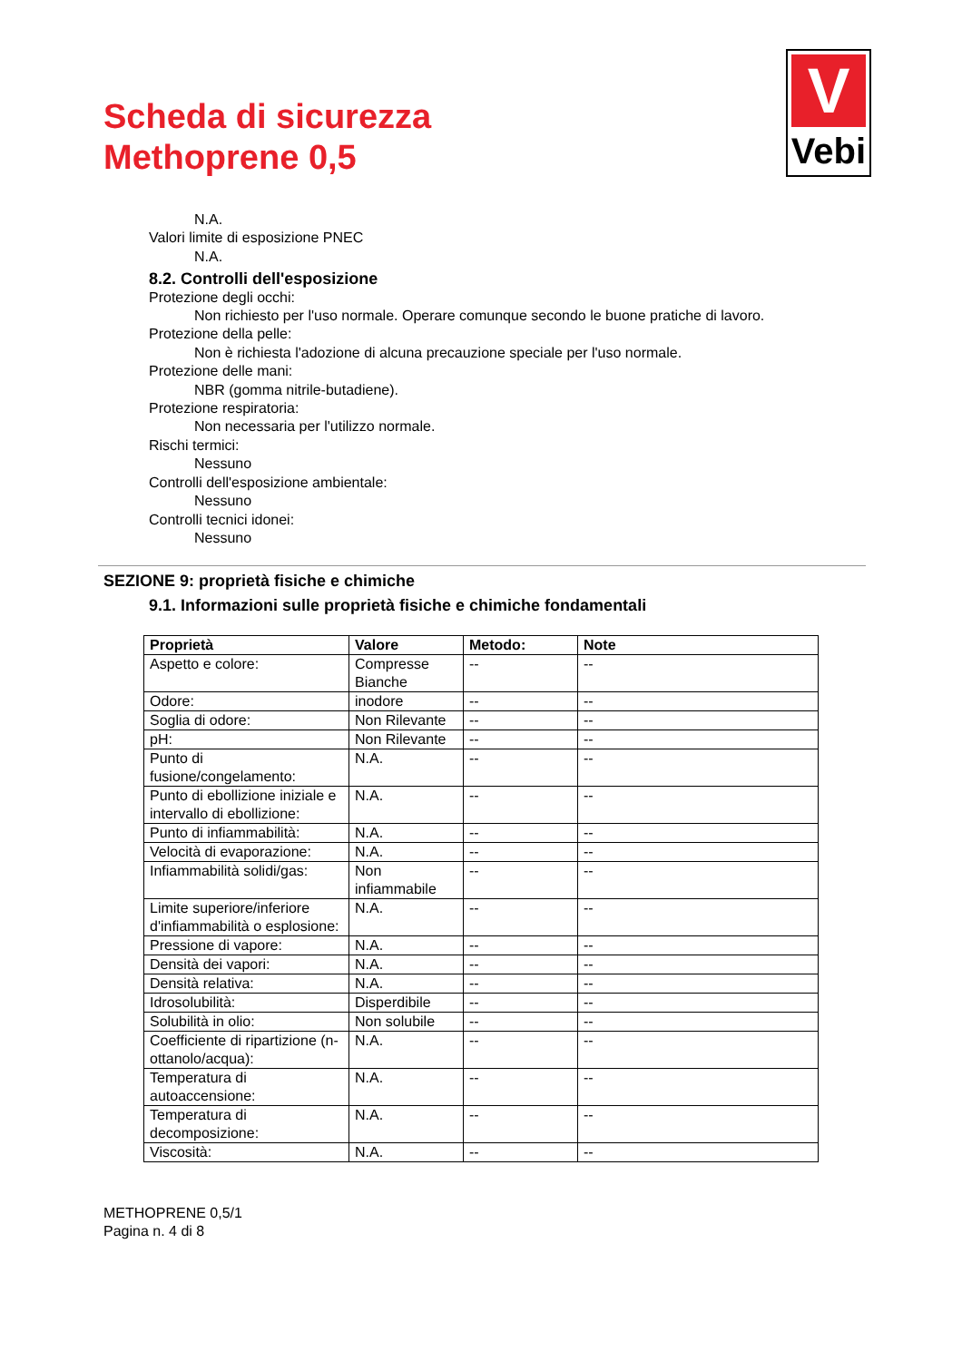Scheda di sicurezza
Methoprene 0,5
V
Vebi
N.A.
Valori limite di esposizione PNEC
N.A.
8.2. Controlli dell'esposizione
Protezione degli occhi:
Non richiesto per l'uso normale. Operare comunque secondo le buone pratiche di lavoro.
Protezione della pelle:
Non è richiesta l'adozione di alcuna precauzione speciale per l'uso normale.
Protezione delle mani:
NBR (gomma nitrile-butadiene).
Protezione respiratoria:
Non necessaria per l'utilizzo normale.
Rischi termici:
Nessuno
Controlli dell'esposizione ambientale:
Nessuno
Controlli tecnici idonei:
Nessuno
SEZIONE 9: proprietà fisiche e chimiche
9.1. Informazioni sulle proprietà fisiche e chimiche fondamentali
| Proprietà | Valore | Metodo: | Note |
| --- | --- | --- | --- |
| Aspetto e colore: | Compresse Bianche | -- | -- |
| Odore: | inodore | -- | -- |
| Soglia di odore: | Non Rilevante | -- | -- |
| pH: | Non Rilevante | -- | -- |
| Punto di fusione/congelamento: | N.A. | -- | -- |
| Punto di ebollizione iniziale e intervallo di ebollizione: | N.A. | -- | -- |
| Punto di infiammabilità: | N.A. | -- | -- |
| Velocità di evaporazione: | N.A. | -- | -- |
| Infiammabilità solidi/gas: | Non infiammabile | -- | -- |
| Limite superiore/inferiore d'infiammabilità o esplosione: | N.A. | -- | -- |
| Pressione di vapore: | N.A. | -- | -- |
| Densità dei vapori: | N.A. | -- | -- |
| Densità relativa: | N.A. | -- | -- |
| Idrosolubilità: | Disperdibile | -- | -- |
| Solubilità in olio: | Non solubile | -- | -- |
| Coefficiente di ripartizione (n-ottanolo/acqua): | N.A. | -- | -- |
| Temperatura di autoaccensione: | N.A. | -- | -- |
| Temperatura di decomposizione: | N.A. | -- | -- |
| Viscosità: | N.A. | -- | -- |
METHOPRENE 0,5/1
Pagina n. 4 di 8